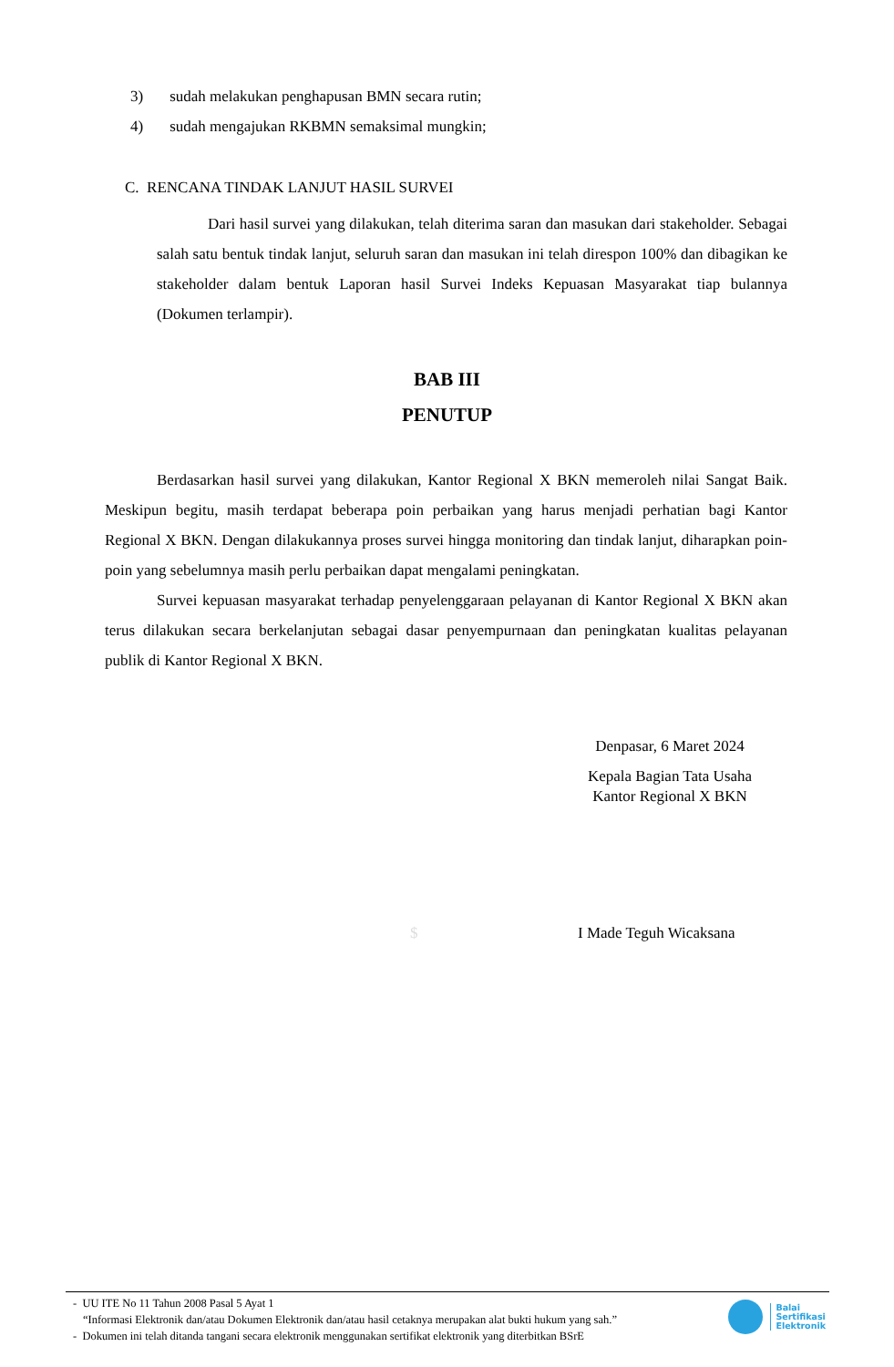3) sudah melakukan penghapusan BMN secara rutin;
4) sudah mengajukan RKBMN semaksimal mungkin;
C. RENCANA TINDAK LANJUT HASIL SURVEI
Dari hasil survei yang dilakukan, telah diterima saran dan masukan dari stakeholder. Sebagai salah satu bentuk tindak lanjut, seluruh saran dan masukan ini telah direspon 100% dan dibagikan ke stakeholder dalam bentuk Laporan hasil Survei Indeks Kepuasan Masyarakat tiap bulannya (Dokumen terlampir).
BAB III
PENUTUP
Berdasarkan hasil survei yang dilakukan, Kantor Regional X BKN memeroleh nilai Sangat Baik. Meskipun begitu, masih terdapat beberapa poin perbaikan yang harus menjadi perhatian bagi Kantor Regional X BKN. Dengan dilakukannya proses survei hingga monitoring dan tindak lanjut, diharapkan poin-poin yang sebelumnya masih perlu perbaikan dapat mengalami peningkatan.
Survei kepuasan masyarakat terhadap penyelenggaraan pelayanan di Kantor Regional X BKN akan terus dilakukan secara berkelanjutan sebagai dasar penyempurnaan dan peningkatan kualitas pelayanan publik di Kantor Regional X BKN.
Denpasar, 6 Maret 2024
Kepala Bagian Tata Usaha
Kantor Regional X BKN
$ I Made Teguh Wicaksana
- UU ITE No 11 Tahun 2008 Pasal 5 Ayat 1
“Informasi Elektronik dan/atau Dokumen Elektronik dan/atau hasil cetaknya merupakan alat bukti hukum yang sah.”
- Dokumen ini telah ditanda tangani secara elektronik menggunakan sertifikat elektronik yang diterbitkan BSrE
Balai
Sertifikasi
Elektronik